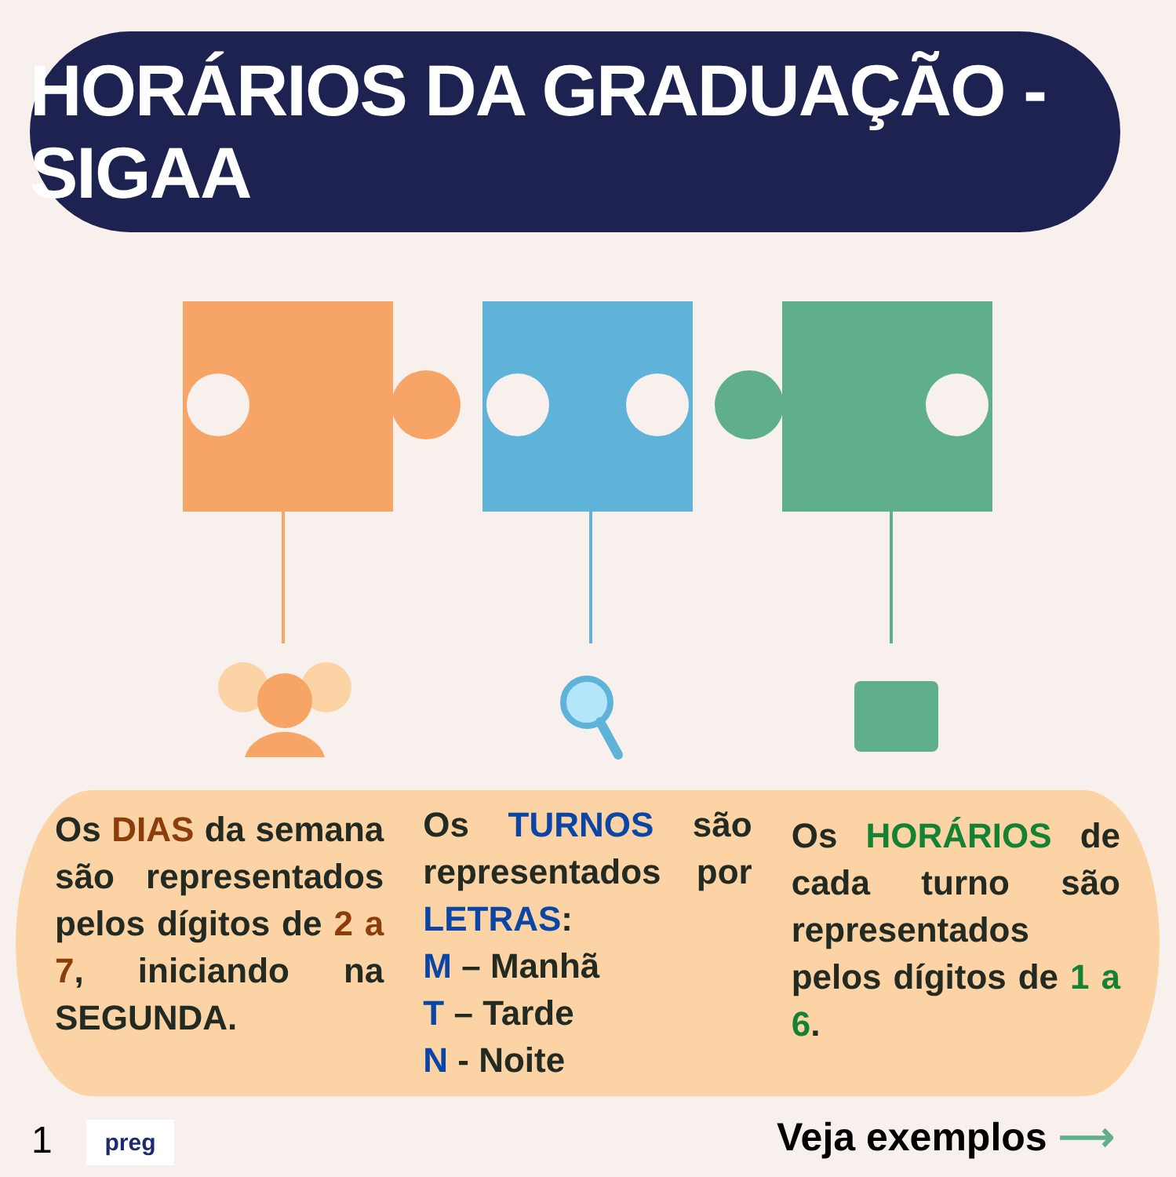HORÁRIOS DA GRADUAÇÃO - SIGAA
Os DIAS da semana são representados pelos dígitos de 2 a 7, iniciando na SEGUNDA.
Os TURNOS são representados por LETRAS:
M – Manhã
T – Tarde
N - Noite
Os HORÁRIOS de cada turno são representados pelos dígitos de 1 a 6.
1 preg Veja exemplos ⟶